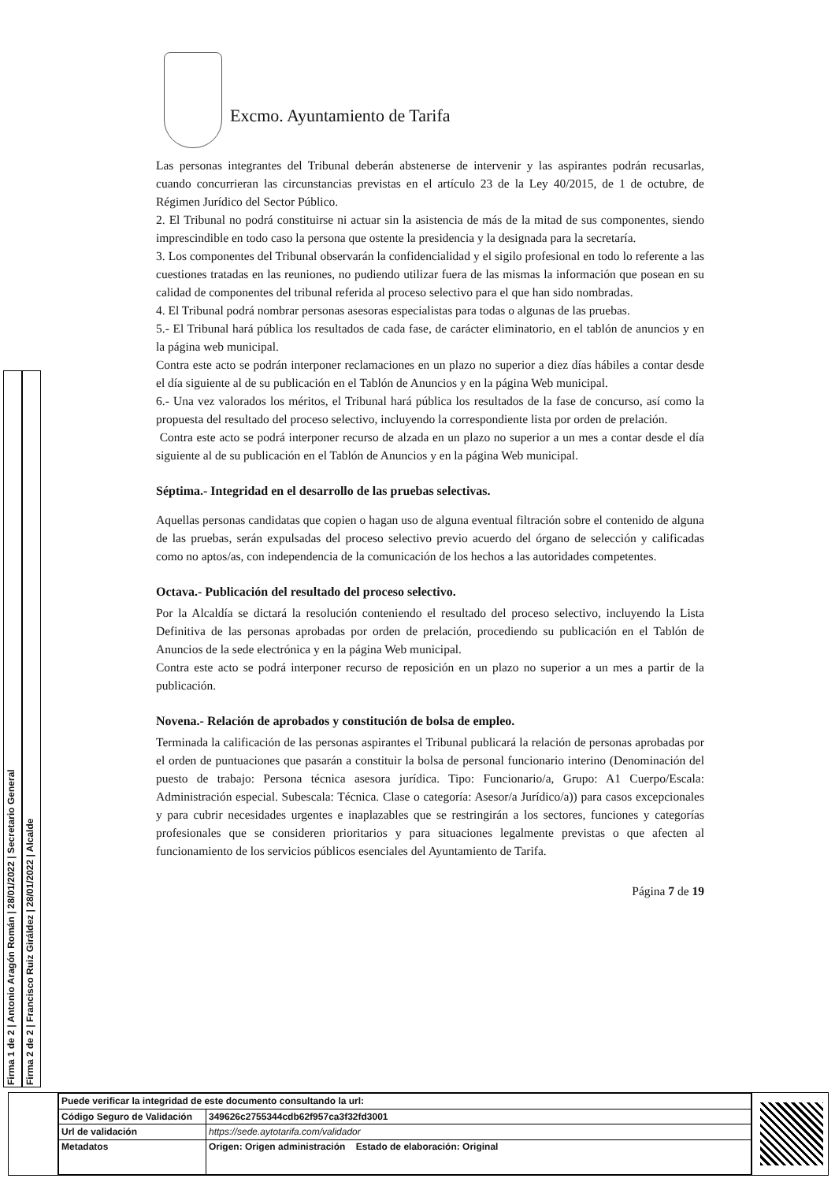Firma 1 de 2 | Antonio Aragón Román | 28/01/2022 | Secretario General
Firma 2 de 2 | Francisco Ruiz Giráldez | 28/01/2022 | Alcalde
Excmo. Ayuntamiento de Tarifa
Las personas integrantes del Tribunal deberán abstenerse de intervenir y las aspirantes podrán recusarlas, cuando concurrieran las circunstancias previstas en el artículo 23 de la Ley 40/2015, de 1 de octubre, de Régimen Jurídico del Sector Público.
2. El Tribunal no podrá constituirse ni actuar sin la asistencia de más de la mitad de sus componentes, siendo imprescindible en todo caso la persona que ostente la presidencia y la designada para la secretaría.
3. Los componentes del Tribunal observarán la confidencialidad y el sigilo profesional en todo lo referente a las cuestiones tratadas en las reuniones, no pudiendo utilizar fuera de las mismas la información que posean en su calidad de componentes del tribunal referida al proceso selectivo para el que han sido nombradas.
4. El Tribunal podrá nombrar personas asesoras especialistas para todas o algunas de las pruebas.
5.- El Tribunal hará pública los resultados de cada fase, de carácter eliminatorio, en el tablón de anuncios y en la página web municipal.
Contra este acto se podrán interponer reclamaciones en un plazo no superior a diez días hábiles a contar desde el día siguiente al de su publicación en el Tablón de Anuncios y en la página Web municipal.
6.- Una vez valorados los méritos, el Tribunal hará pública los resultados de la fase de concurso, así como la propuesta del resultado del proceso selectivo, incluyendo la correspondiente lista por orden de prelación.
Contra este acto se podrá interponer recurso de alzada en un plazo no superior a un mes a contar desde el día siguiente al de su publicación en el Tablón de Anuncios y en la página Web municipal.
Séptima.- Integridad en el desarrollo de las pruebas selectivas.
Aquellas personas candidatas que copien o hagan uso de alguna eventual filtración sobre el contenido de alguna de las pruebas, serán expulsadas del proceso selectivo previo acuerdo del órgano de selección y calificadas como no aptos/as, con independencia de la comunicación de los hechos a las autoridades competentes.
Octava.- Publicación del resultado del proceso selectivo.
Por la Alcaldía se dictará la resolución conteniendo el resultado del proceso selectivo, incluyendo la Lista Definitiva de las personas aprobadas por orden de prelación, procediendo su publicación en el Tablón de Anuncios de la sede electrónica y en la página Web municipal.
Contra este acto se podrá interponer recurso de reposición en un plazo no superior a un mes a partir de la publicación.
Novena.- Relación de aprobados y constitución de bolsa de empleo.
Terminada la calificación de las personas aspirantes el Tribunal publicará la relación de personas aprobadas por el orden de puntuaciones que pasarán a constituir la bolsa de personal funcionario interino (Denominación del puesto de trabajo: Persona técnica asesora jurídica. Tipo: Funcionario/a, Grupo: A1 Cuerpo/Escala: Administración especial. Subescala: Técnica. Clase o categoría: Asesor/a Jurídico/a)) para casos excepcionales y para cubrir necesidades urgentes e inaplazables que se restringirán a los sectores, funciones y categorías profesionales que se consideren prioritarios y para situaciones legalmente previstas o que afecten al funcionamiento de los servicios públicos esenciales del Ayuntamiento de Tarifa.
Página 7 de 19
| Puede verificar la integridad de este documento consultando la url: | |
| Código Seguro de Validación | 349626c2755344cdb62f957ca3f32fd3001 |
| Url de validación | https://sede.aytotarifa.com/validador |
| Metadatos | Origen: Origen administración Estado de elaboración: Original |